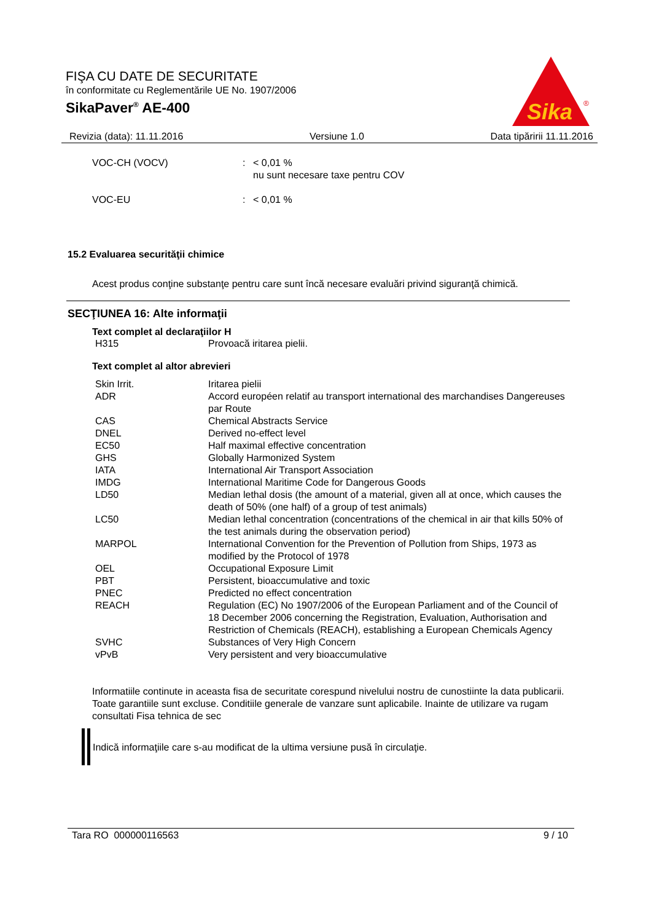FIŞA CU DATE DE SECURITATE
în conformitate cu Reglementările UE No. 1907/2006
SikaPaver<sup>®</sup> AE-400
Sika
®
Revizia (data): 11.11.2016 Versiune 1.0 Data tipăririi 11.11.2016
| VOC-CH (VOCV) | : | < 0,01 % nu sunt necesare taxe pentru COV |
| VOC-EU | : | < 0,01 % |
15.2 Evaluarea securităţii chimice
Acest produs conţine substanţe pentru care sunt încă necesare evaluări privind siguranţă chimică.
SECŢIUNEA 16: Alte informaţii
Text complet al declaraţiilor H
| H315 | Provoacă iritarea pielii. |
Text complet al altor abrevieri
| Skin Irrit. | Iritarea pielii |
| ADR | Accord européen relatif au transport international des marchandises Dangereuses par Route |
| CAS | Chemical Abstracts Service |
| DNEL | Derived no-effect level |
| EC50 | Half maximal effective concentration |
| GHS | Globally Harmonized System |
| IATA | International Air Transport Association |
| IMDG | International Maritime Code for Dangerous Goods |
| LD50 | Median lethal dosis (the amount of a material, given all at once, which causes the death of 50% (one half) of a group of test animals) |
| LC50 | Median lethal concentration (concentrations of the chemical in air that kills 50% of the test animals during the observation period) |
| MARPOL | International Convention for the Prevention of Pollution from Ships, 1973 as modified by the Protocol of 1978 |
| OEL | Occupational Exposure Limit |
| PBT | Persistent, bioaccumulative and toxic |
| PNEC | Predicted no effect concentration |
| REACH | Regulation (EC) No 1907/2006 of the European Parliament and of the Council of 18 December 2006 concerning the Registration, Evaluation, Authorisation and Restriction of Chemicals (REACH), establishing a European Chemicals Agency |
| SVHC | Substances of Very High Concern |
| vPvB | Very persistent and very bioaccumulative |
Informatiile continute in aceasta fisa de securitate corespund nivelului nostru de cunostiinte la data publicarii. Toate garantiile sunt excluse. Conditiile generale de vanzare sunt aplicabile. Inainte de utilizare va rugam consultati Fisa tehnica de sec
Indică informaţiile care s-au modificat de la ultima versiune pusă în circulaţie.
Tara RO 000000116563 9 / 10